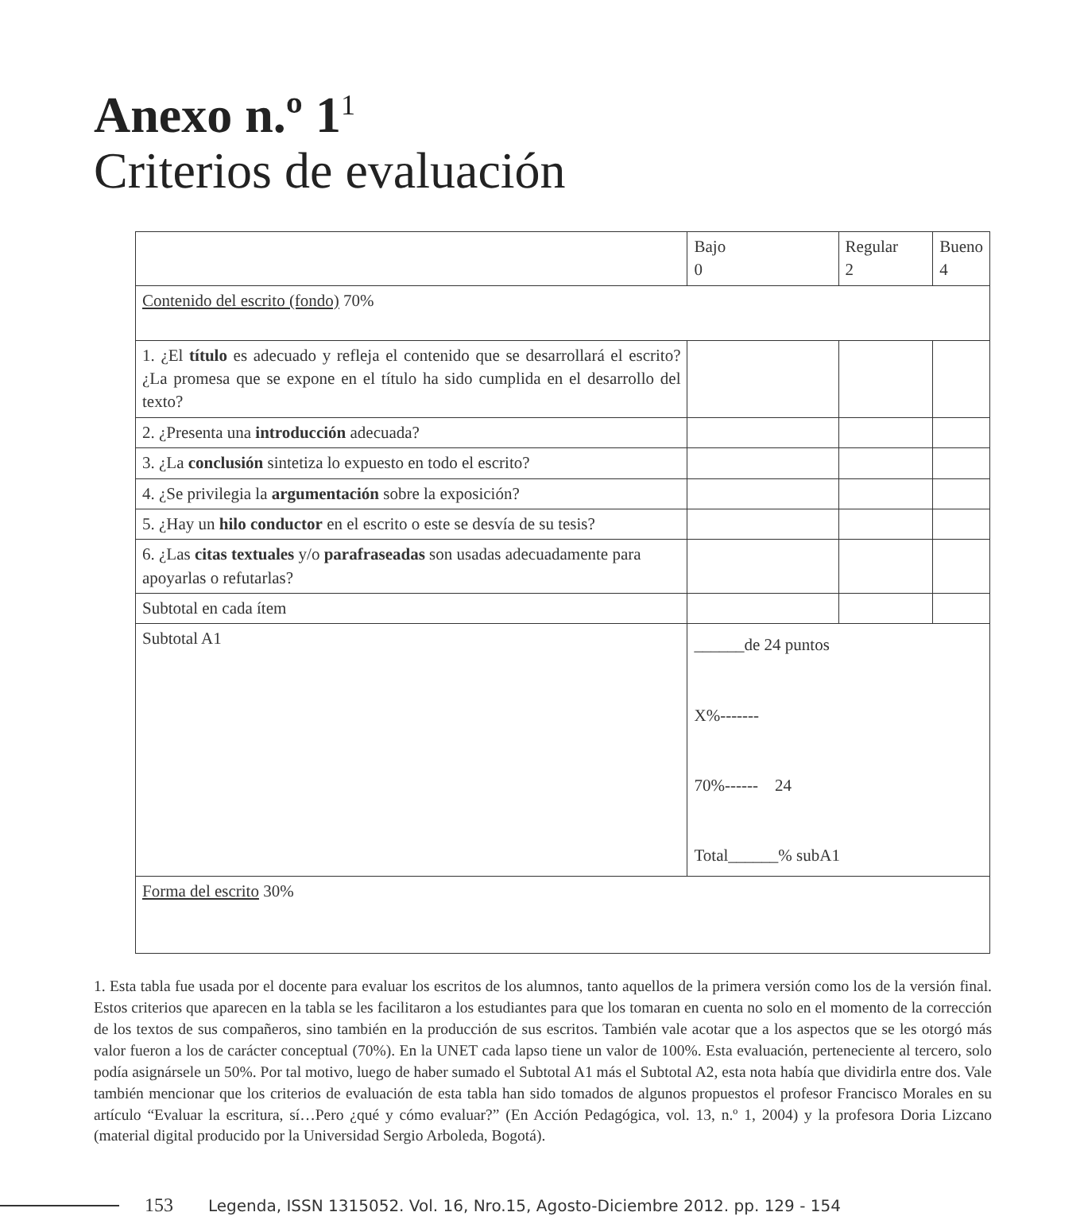Anexo n.º 1<sup>1</sup>
Criterios de evaluación
| | Bajo 0 | Regular 2 | Bueno 4 |
| Contenido del escrito (fondo) 70% | | | |
| 1. ¿El título es adecuado y refleja el contenido que se desarrollará el escrito? ¿La promesa que se expone en el título ha sido cumplida en el desarrollo del texto? | | | |
| 2. ¿Presenta una introducción adecuada? | | | |
| 3. ¿La conclusión sintetiza lo expuesto en todo el escrito? | | | |
| 4. ¿Se privilegia la argumentación sobre la exposición? | | | |
| 5. ¿Hay un hilo conductor en el escrito o este se desvía de su tesis? | | | |
| 6. ¿Las citas textuales y/o parafraseadas son usadas adecuadamente para apoyarlas o refutarlas? | | | |
| Subtotal en cada ítem | | | |
| Subtotal A1 | ______de 24 puntos X%------- 70%------ 24 Total______% subA1 | | |
| Forma del escrito 30% | | | |
1. Esta tabla fue usada por el docente para evaluar los escritos de los alumnos, tanto aquellos de la primera versión como los de la versión final. Estos criterios que aparecen en la tabla se les facilitaron a los estudiantes para que los tomaran en cuenta no solo en el momento de la corrección de los textos de sus compañeros, sino también en la producción de sus escritos. También vale acotar que a los aspectos que se les otorgó más valor fueron a los de carácter conceptual (70%). En la UNET cada lapso tiene un valor de 100%. Esta evaluación, perteneciente al tercero, solo podía asignársele un 50%. Por tal motivo, luego de haber sumado el Subtotal A1 más el Subtotal A2, esta nota había que dividirla entre dos. Vale también mencionar que los criterios de evaluación de esta tabla han sido tomados de algunos propuestos el profesor Francisco Morales en su artículo “Evaluar la escritura, sí…Pero ¿qué y cómo evaluar?” (En Acción Pedagógica, vol. 13, n.º 1, 2004) y la profesora Doria Lizcano (material digital producido por la Universidad Sergio Arboleda, Bogotá).
153 Legenda, ISSN 1315052. Vol. 16, Nro.15, Agosto-Diciembre 2012. pp. 129 - 154